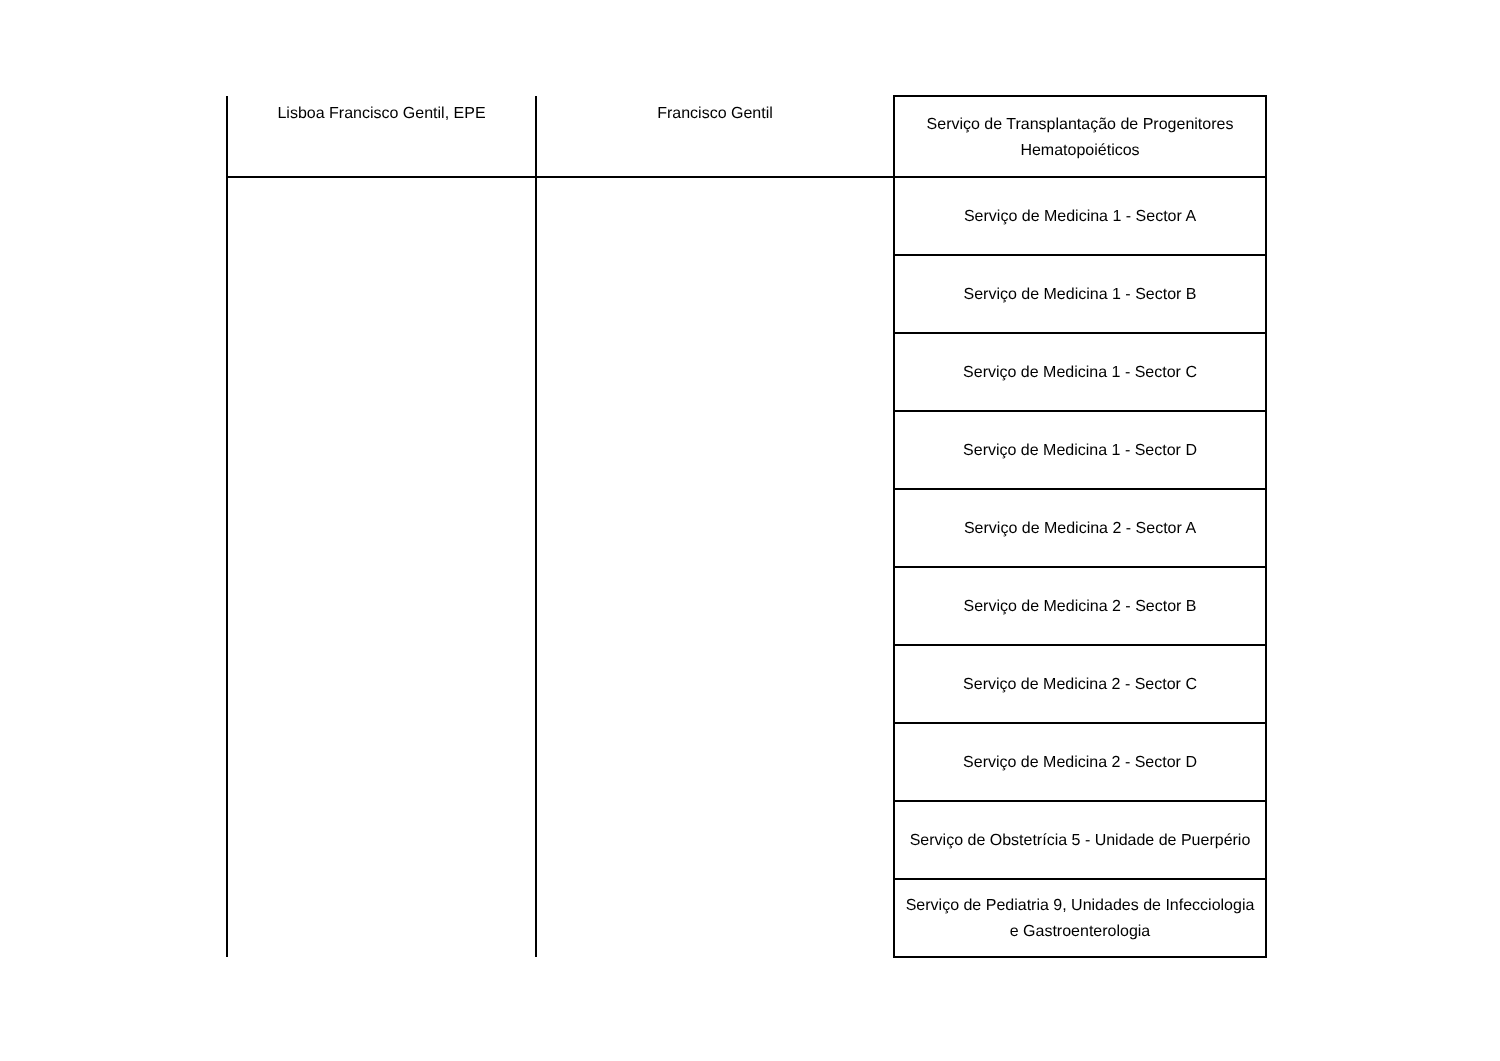| Lisboa Francisco Gentil, EPE | Francisco Gentil | Serviço de Transplantação de Progenitores Hematopoiéticos |
| | | Serviço de Medicina 1 - Sector A |
| | | Serviço de Medicina 1 - Sector B |
| | | Serviço de Medicina 1 - Sector C |
| | | Serviço de Medicina 1 - Sector D |
| | | Serviço de Medicina 2 - Sector A |
| | | Serviço de Medicina 2 - Sector B |
| | | Serviço de Medicina 2 - Sector C |
| | | Serviço de Medicina 2 - Sector D |
| | | Serviço de Obstetrícia 5 - Unidade de Puerpério |
| | | Serviço de Pediatria 9, Unidades de Infecciologia e Gastroenterologia |